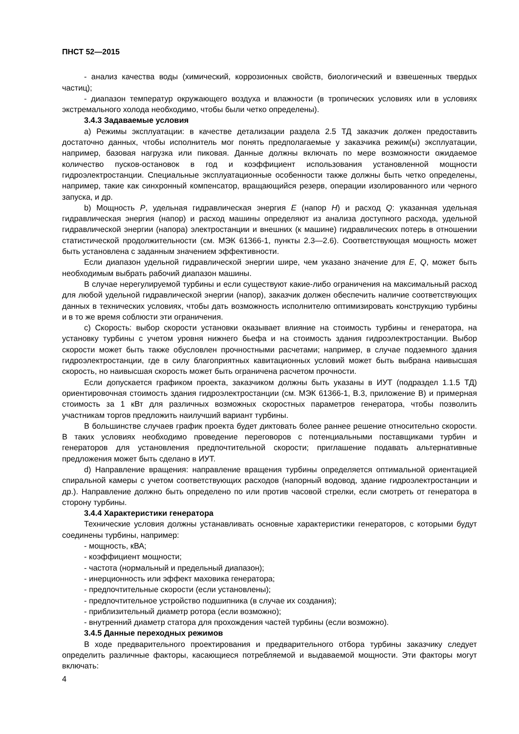ПНСТ 52—2015
- анализ качества воды (химический, коррозионных свойств, биологический и взвешенных твердых частиц);
- диапазон температур окружающего воздуха и влажности (в тропических условиях или в условиях экстремального холода необходимо, чтобы были четко определены).
3.4.3 Задаваемые условия
a) Режимы эксплуатации: в качестве детализации раздела 2.5 ТД заказчик должен предоставить достаточно данных, чтобы исполнитель мог понять предполагаемые у заказчика режим(ы) эксплуатации, например, базовая нагрузка или пиковая. Данные должны включать по мере возможности ожидаемое количество пусков-остановок в год и коэффициент использования установленной мощности гидроэлектростанции. Специальные эксплуатационные особенности также должны быть четко определены, например, такие как синхронный компенсатор, вращающийся резерв, операции изолированного или черного запуска, и др.
b) Мощность P, удельная гидравлическая энергия E (напор H) и расход Q: указанная удельная гидравлическая энергия (напор) и расход машины определяют из анализа доступного расхода, удельной гидравлической энергии (напора) электростанции и внешних (к машине) гидравлических потерь в отношении статистической продолжительности (см. МЭК 61366-1, пункты 2.3—2.6). Соответствующая мощность может быть установлена с заданным значением эффективности.
Если диапазон удельной гидравлической энергии шире, чем указано значение для E, Q, может быть необходимым выбрать рабочий диапазон машины.
В случае нерегулируемой турбины и если существуют какие-либо ограничения на максимальный расход для любой удельной гидравлической энергии (напор), заказчик должен обеспечить наличие соответствующих данных в технических условиях, чтобы дать возможность исполнителю оптимизировать конструкцию турбины и в то же время соблюсти эти ограничения.
c) Скорость: выбор скорости установки оказывает влияние на стоимость турбины и генератора, на установку турбины с учетом уровня нижнего бьефа и на стоимость здания гидроэлектростанции. Выбор скорости может быть также обусловлен прочностными расчетами; например, в случае подземного здания гидроэлектростанции, где в силу благоприятных кавитационных условий может быть выбрана наивысшая скорость, но наивысшая скорость может быть ограничена расчетом прочности.
Если допускается графиком проекта, заказчиком должны быть указаны в ИУТ (подраздел 1.1.5 ТД) ориентировочная стоимость здания гидроэлектростанции (см. МЭК 61366-1, В.3, приложение В) и примерная стоимость за 1 кВт для различных возможных скоростных параметров генератора, чтобы позволить участникам торгов предложить наилучший вариант турбины.
В большинстве случаев график проекта будет диктовать более раннее решение относительно скорости. В таких условиях необходимо проведение переговоров с потенциальными поставщиками турбин и генераторов для установления предпочтительной скорости; приглашение подавать альтернативные предложения может быть сделано в ИУТ.
d) Направление вращения: направление вращения турбины определяется оптимальной ориентацией спиральной камеры с учетом соответствующих расходов (напорный водовод, здание гидроэлектростанции и др.). Направление должно быть определено по или против часовой стрелки, если смотреть от генератора в сторону турбины.
3.4.4 Характеристики генератора
Технические условия должны устанавливать основные характеристики генераторов, с которыми будут соединены турбины, например:
- мощность, кВА;
- коэффициент мощности;
- частота (нормальный и предельный диапазон);
- инерционность или эффект маховика генератора;
- предпочтительные скорости (если установлены);
- предпочтительное устройство подшипника (в случае их создания);
- приблизительный диаметр ротора (если возможно);
- внутренний диаметр статора для прохождения частей турбины (если возможно).
3.4.5 Данные переходных режимов
В ходе предварительного проектирования и предварительного отбора турбины заказчику следует определить различные факторы, касающиеся потребляемой и выдаваемой мощности. Эти факторы могут включать:
4